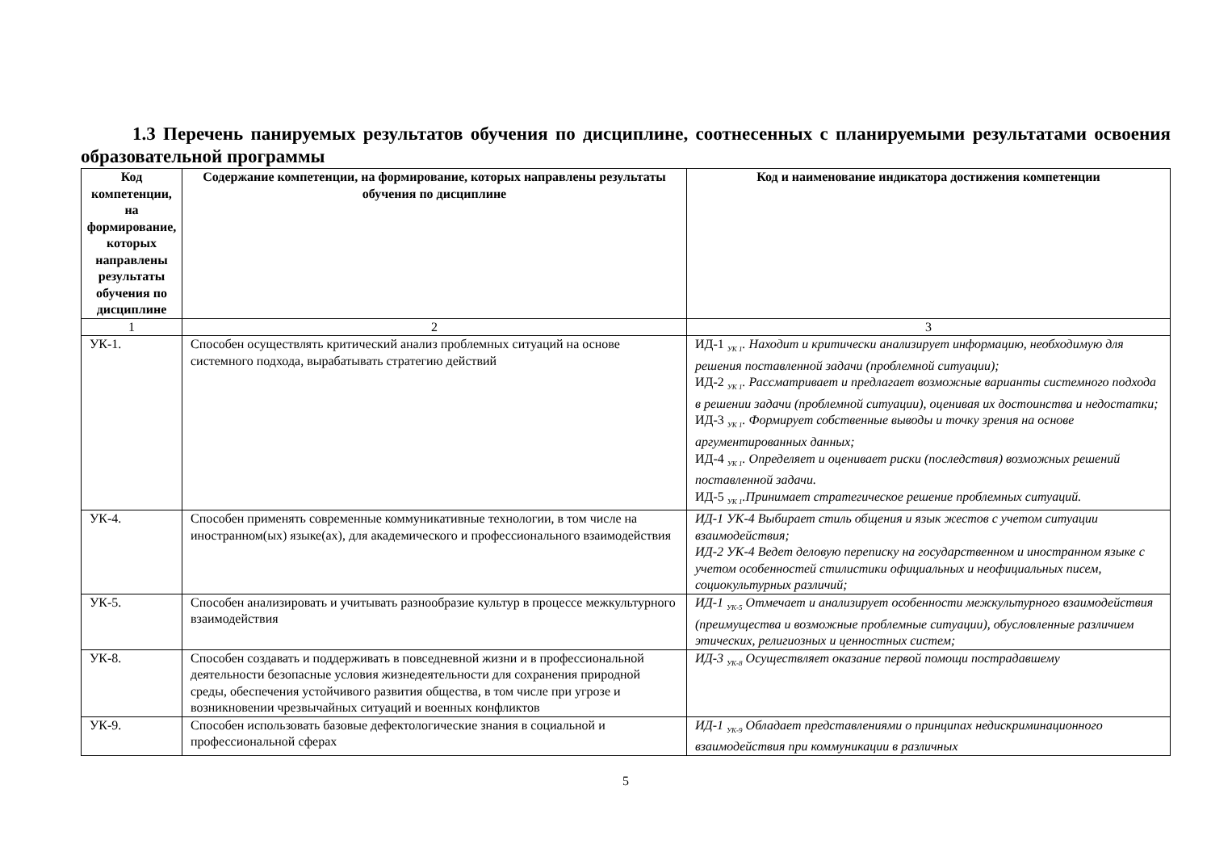1.3 Перечень панируемых результатов обучения по дисциплине, соотнесенных с планируемыми результатами освоения образовательной программы
| Код компетенции, на формирование, которых направлены результаты обучения по дисциплине | Содержание компетенции, на формирование, которых направлены результаты обучения по дисциплине | Код и наименование индикатора достижения компетенции |
| --- | --- | --- |
| 1 | 2 | 3 |
| УК-1. | Способен осуществлять критический анализ проблемных ситуаций на основе системного подхода, вырабатывать стратегию действий | ИД-1 <sub>УК 1</sub>. Находит и критически анализирует информацию, необходимую для решения поставленной задачи (проблемной ситуации); ИД-2 <sub>УК 1</sub>. Рассматривает и предлагает возможные варианты системного подхода в решении задачи (проблемной ситуации), оценивая их достоинства и недостатки; ИД-3 <sub>УК 1</sub>. Формирует собственные выводы и точку зрения на основе аргументированных данных; ИД-4 <sub>УК 1</sub>. Определяет и оценивает риски (последствия) возможных решений поставленной задачи. ИД-5 <sub>УК 1</sub>.Принимает стратегическое решение проблемных ситуаций. |
| УК-4. | Способен применять современные коммуникативные технологии, в том числе на иностранном(ых) языке(ах), для академического и профессионального взаимодействия | ИД-1 УК-4 Выбирает стиль общения и язык жестов с учетом ситуации взаимодействия; ИД-2 УК-4 Ведет деловую переписку на государственном и иностранном языке с учетом особенностей стилистики официальных и неофициальных писем, социокультурных различий; |
| УК-5. | Способен анализировать и учитывать разнообразие культур в процессе межкультурного взаимодействия | ИД-1 <sub>УК-5</sub> Отмечает и анализирует особенности межкультурного взаимодействия (преимущества и возможные проблемные ситуации), обусловленные различием этических, религиозных и ценностных систем; |
| УК-8. | Способен создавать и поддерживать в повседневной жизни и в профессиональной деятельности безопасные условия жизнедеятельности для сохранения природной среды, обеспечения устойчивого развития общества, в том числе при угрозе и возникновении чрезвычайных ситуаций и военных конфликтов | ИД-3 <sub>УК-8</sub> Осуществляет оказание первой помощи пострадавшему |
| УК-9. | Способен использовать базовые дефектологические знания в социальной и профессиональной сферах | ИД-1 <sub>УК-9</sub> Обладает представлениями о принципах недискриминационного взаимодействия при коммуникации в различных |
5